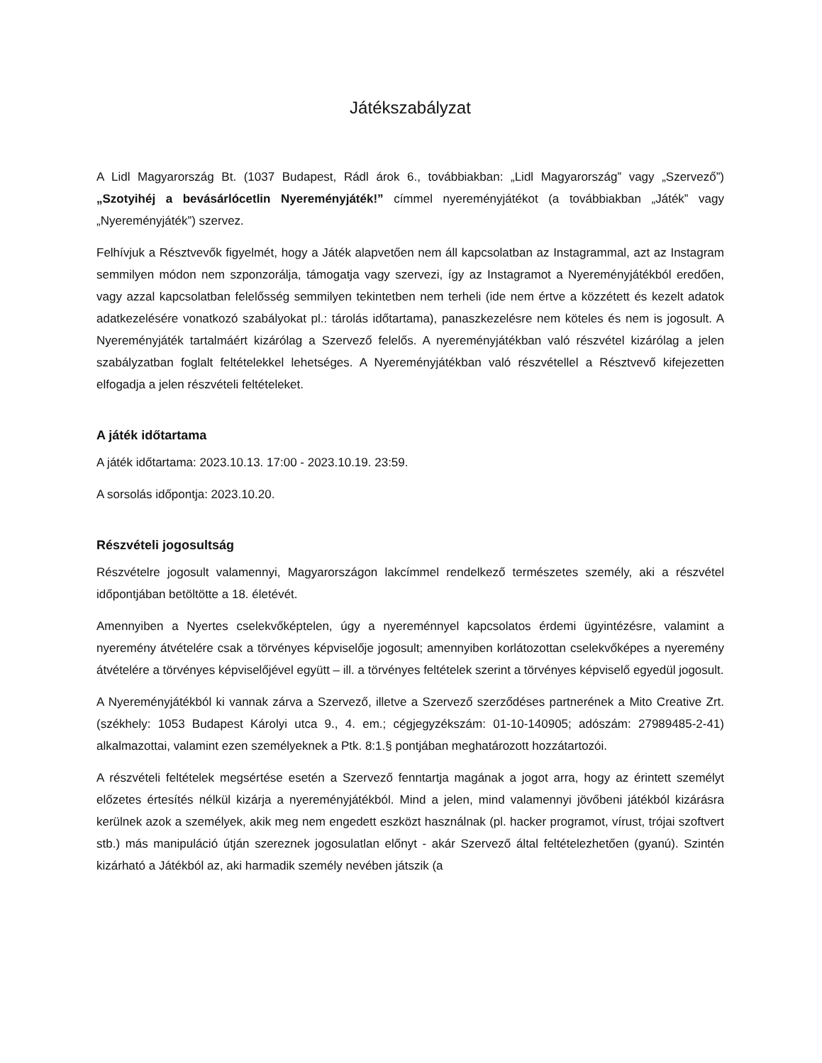Játékszabályzat
A Lidl Magyarország Bt. (1037 Budapest, Rádl árok 6., továbbiakban: „Lidl Magyarország” vagy „Szervező”) „Szotyihéj a bevásárlócetlin Nyereményjáték!” címmel nyereményjátékot (a továbbiakban „Játék” vagy „Nyereményjáték”) szervez.
Felhívjuk a Résztvevők figyelmét, hogy a Játék alapvetően nem áll kapcsolatban az Instagrammal, azt az Instagram semmilyen módon nem szponzorálja, támogatja vagy szervezi, így az Instagramot a Nyereményjátékból eredően, vagy azzal kapcsolatban felelősség semmilyen tekintetben nem terheli (ide nem értve a közzétett és kezelt adatok adatkezelésére vonatkozó szabályokat pl.: tárolás időtartama), panaszkezelésre nem köteles és nem is jogosult. A Nyereményjáték tartalmáért kizárólag a Szervező felelős. A nyereményjátékban való részvétel kizárólag a jelen szabályzatban foglalt feltételekkel lehetséges. A Nyereményjátékban való részvétellel a Résztvevő kifejezetten elfogadja a jelen részvételi feltételeket.
A játék időtartama
A játék időtartama: 2023.10.13. 17:00 - 2023.10.19. 23:59.
A sorsolás időpontja: 2023.10.20.
Részvételi jogosultság
Részvételre jogosult valamennyi, Magyarországon lakcímmel rendelkező természetes személy, aki a részvétel időpontjában betöltötte a 18. életévét.
Amennyiben a Nyertes cselekvőképtelen, úgy a nyereménnyel kapcsolatos érdemi ügyintézésre, valamint a nyeremény átvételére csak a törvényes képviselője jogosult; amennyiben korlátozottan cselekvőképes a nyeremény átvételére a törvényes képviselőjével együtt – ill. a törvényes feltételek szerint a törvényes képviselő egyedül jogosult.
A Nyereményjátékból ki vannak zárva a Szervező, illetve a Szervező szerződéses partnerének a Mito Creative Zrt. (székhely: 1053 Budapest Károlyi utca 9., 4. em.; cégjegyzékszám: 01-10-140905; adószám: 27989485-2-41) alkalmazottai, valamint ezen személyeknek a Ptk. 8:1.§ pontjában meghatározott hozzátartozói.
A részvételi feltételek megsértése esetén a Szervező fenntartja magának a jogot arra, hogy az érintett személyt előzetes értesítés nélkül kizárja a nyereményjátékból. Mind a jelen, mind valamennyi jövőbeni játékból kizárásra kerülnek azok a személyek, akik meg nem engedett eszközt használnak (pl. hacker programot, vírust, trójai szoftvert stb.) más manipuláció útján szereznek jogosulatlan előnyt - akár Szervező által feltételezhetően (gyanú). Szintén kizárható a Játékból az, aki harmadik személy nevében játszik (a